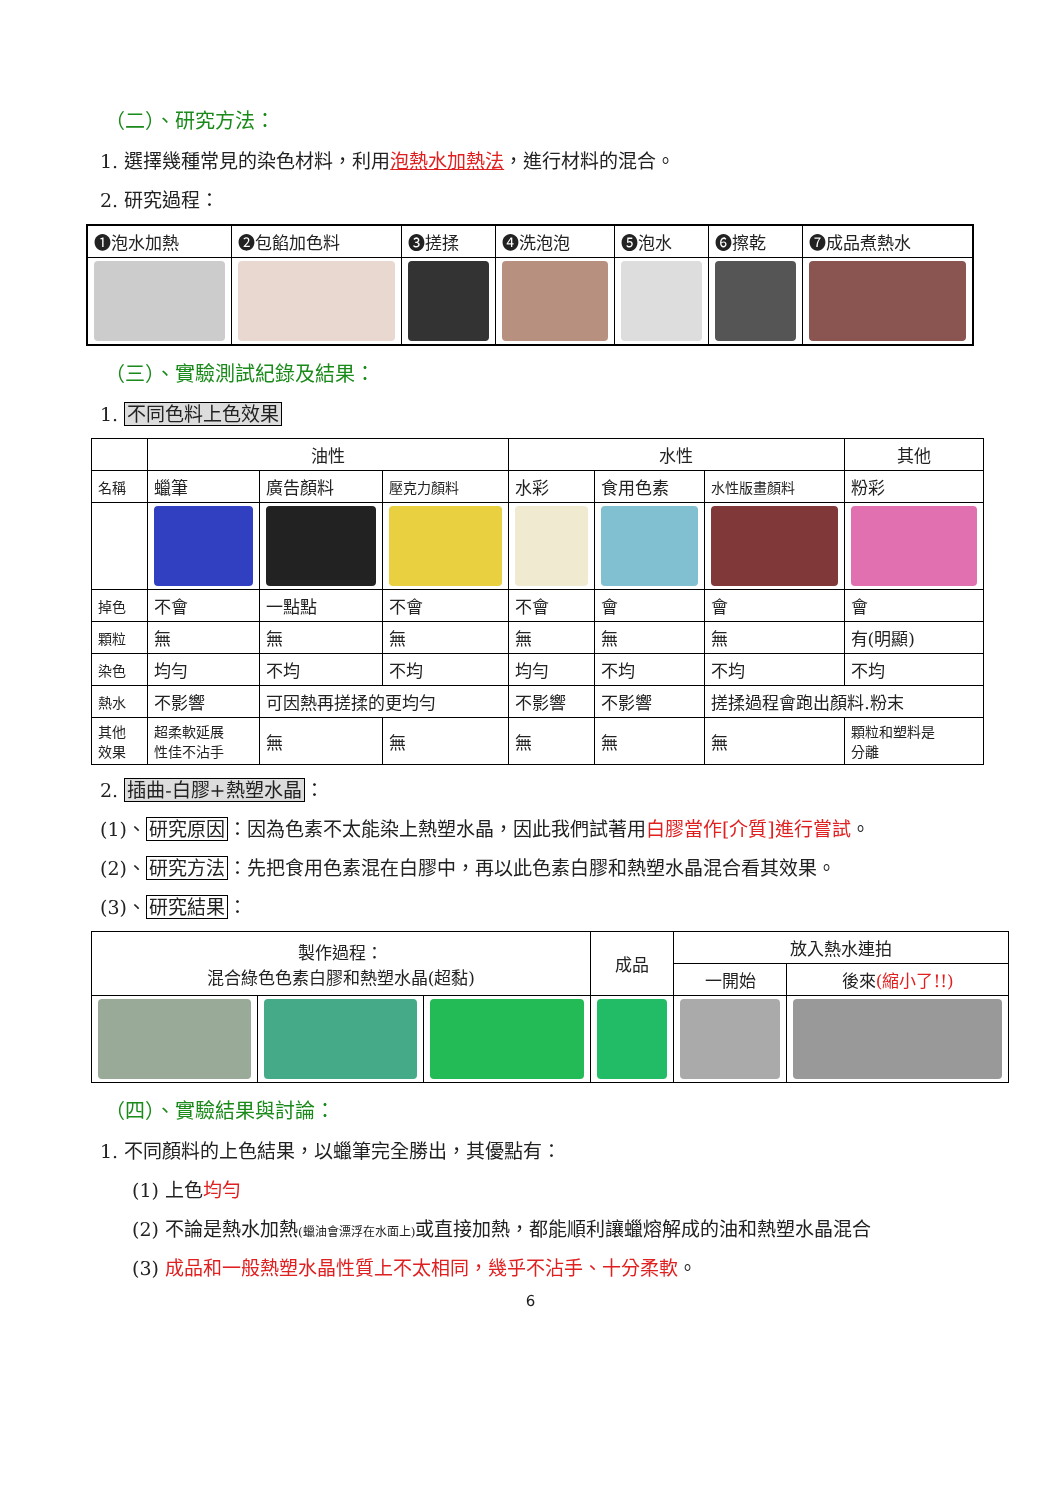（二）、研究方法：
1. 選擇幾種常見的染色材料，利用泡熱水加熱法，進行材料的混合。
2. 研究過程：
| ❶泡水加熱 | ❷包餡加色料 | ❸搓揉 | ❹洗泡泡 | ❺泡水 | ❻擦乾 | ❼成品煮熱水 |
（三）、實驗測試紀錄及結果：
1. 不同色料上色效果
| | 油性 | | | 水性 | | | 其他 |
| 名稱 | 蠟筆 | 廣告顏料 | 壓克力顏料 | 水彩 | 食用色素 | 水性版畫顏料 | 粉彩 |
| 掉色 | 不會 | 一點點 | 不會 | 不會 | 會 | 會 | 會 |
| 顆粒 | 無 | 無 | 無 | 無 | 無 | 無 | 有(明顯) |
| 染色 | 均勻 | 不均 | 不均 | 均勻 | 不均 | 不均 | 不均 |
| 熱水 | 不影響 | 可因熱再搓揉的更均勻 | | 不影響 | 不影響 | 搓揉過程會跑出顏料.粉末 | |
| 其他 效果 | 超柔軟延展 性佳不沾手 | 無 | 無 | 無 | 無 | 無 | 顆粒和塑料是 分離 |
2. 插曲-白膠+熱塑水晶：
(1)、研究原因：因為色素不太能染上熱塑水晶，因此我們試著用白膠當作[介質]進行嘗試。
(2)、研究方法：先把食用色素混在白膠中，再以此色素白膠和熱塑水晶混合看其效果。
(3)、研究結果：
| 製作過程： 混合綠色色素白膠和熱塑水晶(超黏) | | | 成品 | 放入熱水連拍 | |
| | | | | 一開始 | 後來 (縮小了!!) |
（四）、實驗結果與討論：
1. 不同顏料的上色結果，以蠟筆完全勝出，其優點有：
(1) 上色均勻
(2) 不論是熱水加熱(蠟油會漂浮在水面上) 或直接加熱，都能順利讓蠟熔解成的油和熱塑水晶混合
(3) 成品和一般熱塑水晶性質上不太相同，幾乎不沾手、十分柔軟。
6